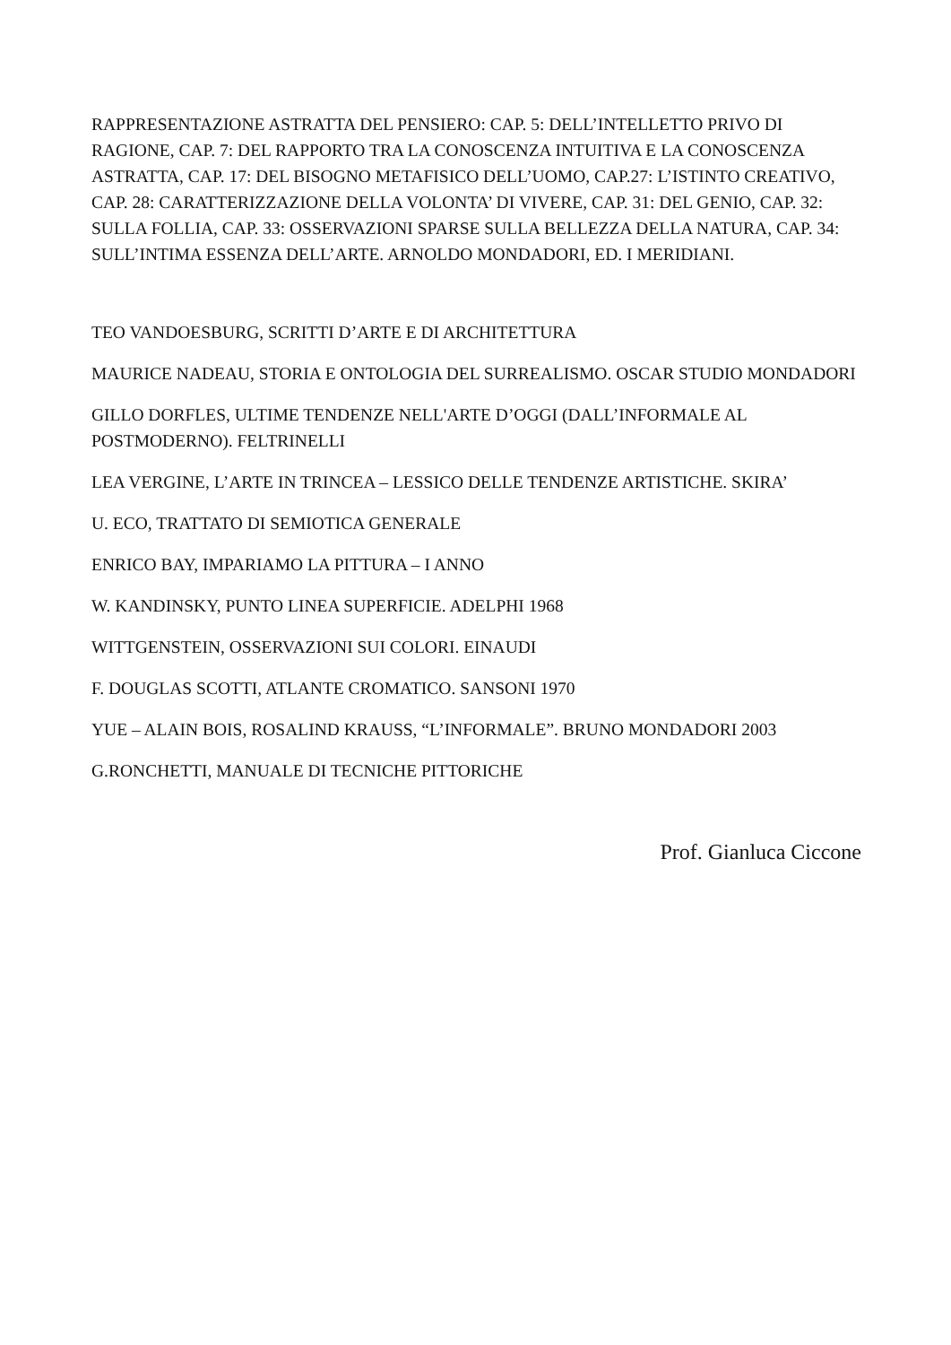RAPPRESENTAZIONE ASTRATTA DEL PENSIERO: CAP. 5: DELL’INTELLETTO PRIVO DI RAGIONE, CAP. 7: DEL RAPPORTO TRA LA CONOSCENZA INTUITIVA E LA CONOSCENZA ASTRATTA, CAP. 17: DEL BISOGNO METAFISICO DELL’UOMO, CAP.27: L’ISTINTO CREATIVO, CAP. 28: CARATTERIZZAZIONE DELLA VOLONTA’ DI VIVERE, CAP. 31: DEL GENIO, CAP. 32: SULLA FOLLIA, CAP. 33: OSSERVAZIONI SPARSE SULLA BELLEZZA DELLA NATURA, CAP. 34: SULL’INTIMA ESSENZA DELL’ARTE. ARNOLDO MONDADORI, ED. I MERIDIANI.
TEO VANDOESBURG, SCRITTI D’ARTE E DI ARCHITETTURA
MAURICE NADEAU, STORIA E ONTOLOGIA DEL SURREALISMO. OSCAR STUDIO MONDADORI
GILLO DORFLES, ULTIME TENDENZE NELL'ARTE D’OGGI (DALL’INFORMALE AL POSTMODERNO). FELTRINELLI
LEA VERGINE, L’ARTE IN TRINCEA – LESSICO DELLE TENDENZE ARTISTICHE. SKIRA’
U. ECO, TRATTATO DI SEMIOTICA GENERALE
ENRICO BAY, IMPARIAMO LA PITTURA – I ANNO
W. KANDINSKY, PUNTO LINEA SUPERFICIE. ADELPHI 1968
WITTGENSTEIN, OSSERVAZIONI SUI COLORI. EINAUDI
F. DOUGLAS SCOTTI, ATLANTE CROMATICO. SANSONI 1970
YUE – ALAIN BOIS, ROSALIND KRAUSS, “L’INFORMALE”. BRUNO MONDADORI 2003
G.RONCHETTI, MANUALE DI TECNICHE PITTORICHE
Prof. Gianluca Ciccone